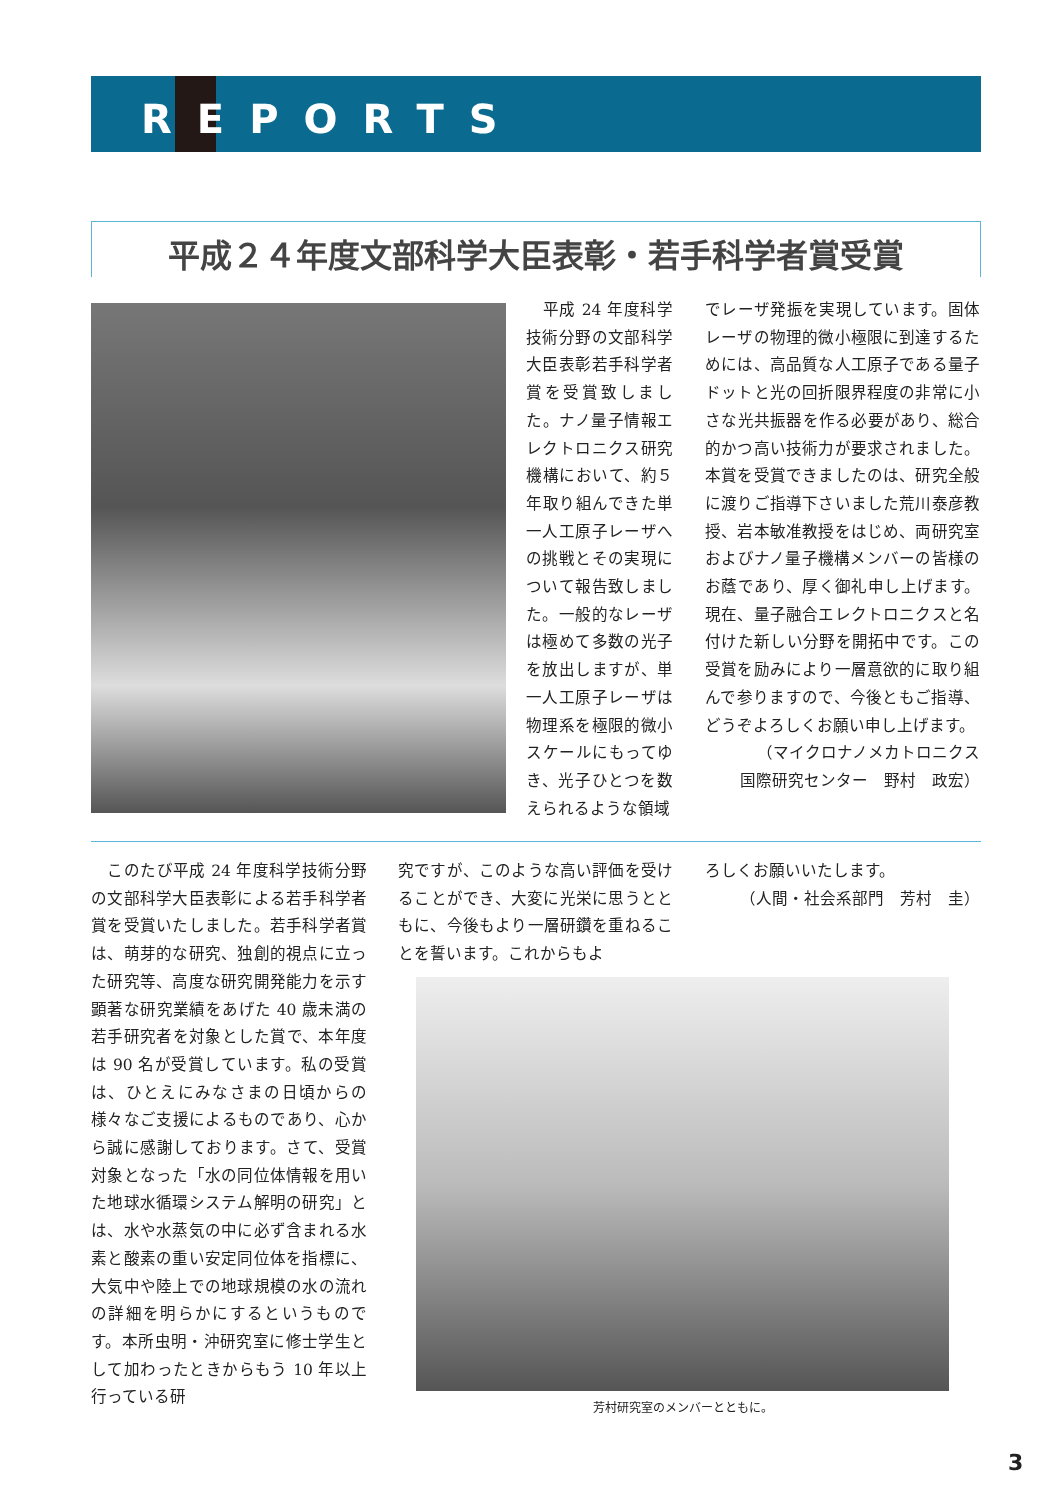REPORTS
平成２４年度文部科学大臣表彰・若手科学者賞受賞
　平成 24 年度科学技術分野の文部科学大臣表彰若手科学者賞を受賞致しました。ナノ量子情報エレクトロニクス研究機構において、約５年取り組んできた単一人工原子レーザへの挑戦とその実現について報告致しました。一般的なレーザは極めて多数の光子を放出しますが、単一人工原子レーザは物理系を極限的微小スケールにもってゆき、光子ひとつを数えられるような領域
でレーザ発振を実現しています。固体レーザの物理的微小極限に到達するためには、高品質な人工原子である量子ドットと光の回折限界程度の非常に小さな光共振器を作る必要があり、総合的かつ高い技術力が要求されました。本賞を受賞できましたのは、研究全般に渡りご指導下さいました荒川泰彦教授、岩本敏准教授をはじめ、両研究室およびナノ量子機構メンバーの皆様のお蔭であり、厚く御礼申し上げます。現在、量子融合エレクトロニクスと名付けた新しい分野を開拓中です。この受賞を励みにより一層意欲的に取り組んで参りますので、今後ともご指導、どうぞよろしくお願い申し上げます。
（マイクロナノメカトロニクス
国際研究センター　野村　政宏）
　このたび平成 24 年度科学技術分野の文部科学大臣表彰による若手科学者賞を受賞いたしました。若手科学者賞は、萌芽的な研究、独創的視点に立った研究等、高度な研究開発能力を示す顕著な研究業績をあげた 40 歳未満の若手研究者を対象とした賞で、本年度は 90 名が受賞しています。私の受賞は、ひとえにみなさまの日頃からの様々なご支援によるものであり、心から誠に感謝しております。さて、受賞対象となった「水の同位体情報を用いた地球水循環システム解明の研究」とは、水や水蒸気の中に必ず含まれる水素と酸素の重い安定同位体を指標に、大気中や陸上での地球規模の水の流れの詳細を明らかにするというものです。本所虫明・沖研究室に修士学生として加わったときからもう 10 年以上行っている研
究ですが、このような高い評価を受けることができ、大変に光栄に思うとともに、今後もより一層研鑽を重ねることを誓います。これからもよ
ろしくお願いいたします。
（人間・社会系部門　芳村　圭）
芳村研究室のメンバーとともに。
3